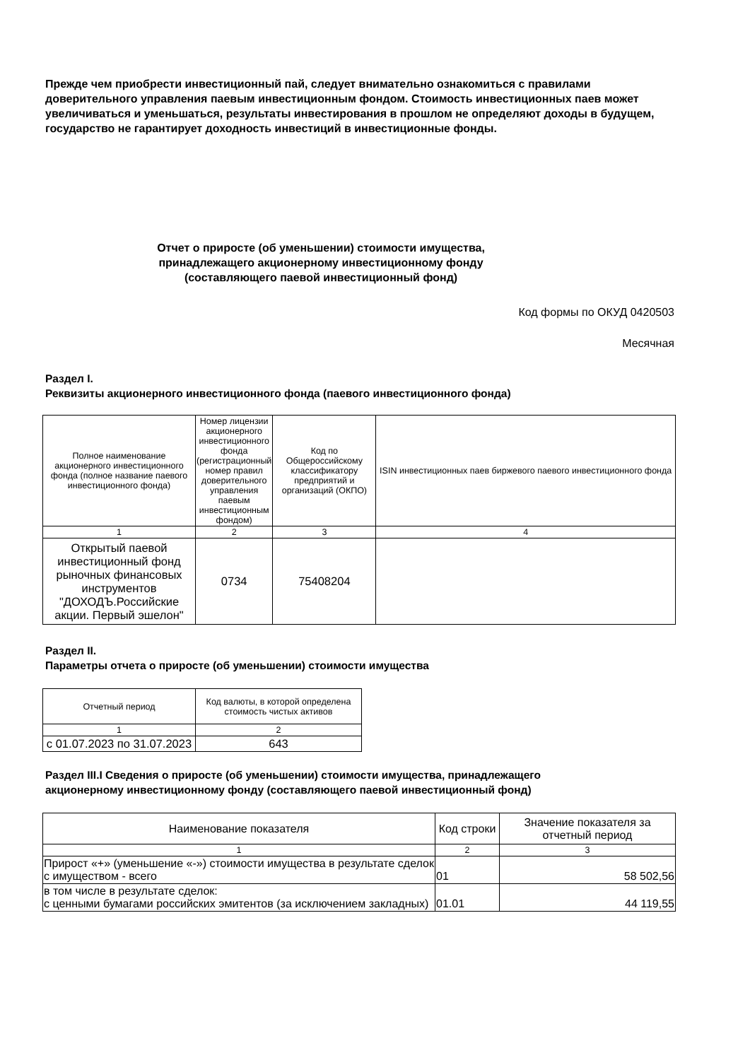Прежде чем приобрести инвестиционный пай, следует внимательно ознакомиться с правилами доверительного управления паевым инвестиционным фондом. Стоимость инвестиционных паев может увеличиваться и уменьшаться, результаты инвестирования в прошлом не определяют доходы в будущем, государство не гарантирует доходность инвестиций в инвестиционные фонды.
Отчет о приросте (об уменьшении) стоимости имущества,
принадлежащего акционерному инвестиционному фонду
(составляющего паевой инвестиционный фонд)
Код формы по ОКУД 0420503
Месячная
Раздел I.
Реквизиты акционерного инвестиционного фонда (паевого инвестиционного фонда)
| Полное наименование акционерного инвестиционного фонда (полное название паевого инвестиционного фонда) | Номер лицензии акционерного инвестиционного фонда (регистрационный номер правил доверительного управления паевым инвестиционным фондом) | Код по Общероссийскому классификатору предприятий и организаций (ОКПО) | ISIN инвестиционных паев биржевого паевого инвестиционного фонда |
| --- | --- | --- | --- |
| 1 | 2 | 3 | 4 |
| Открытый паевой инвестиционный фонд рыночных финансовых инструментов "ДОХОДЪ.Российские акции. Первый эшелон" | 0734 | 75408204 | |
Раздел II.
Параметры отчета о приросте (об уменьшении) стоимости имущества
| Отчетный период | Код валюты, в которой определена стоимость чистых активов |
| --- | --- |
| 1 | 2 |
| с 01.07.2023 по 31.07.2023 | 643 |
Раздел III.I Сведения о приросте (об уменьшении) стоимости имущества, принадлежащего
акционерному инвестиционному фонду (составляющего паевой инвестиционный фонд)
| Наименование показателя | Код строки | Значение показателя за отчетный период |
| --- | --- | --- |
| 1 | 2 | 3 |
| Прирост «+» (уменьшение «-») стоимости имущества в результате сделок с имуществом - всего | 01 | 58 502,56 |
| в том числе в результате сделок: с ценными бумагами российских эмитентов (за исключением закладных) | 01.01 | 44 119,55 |